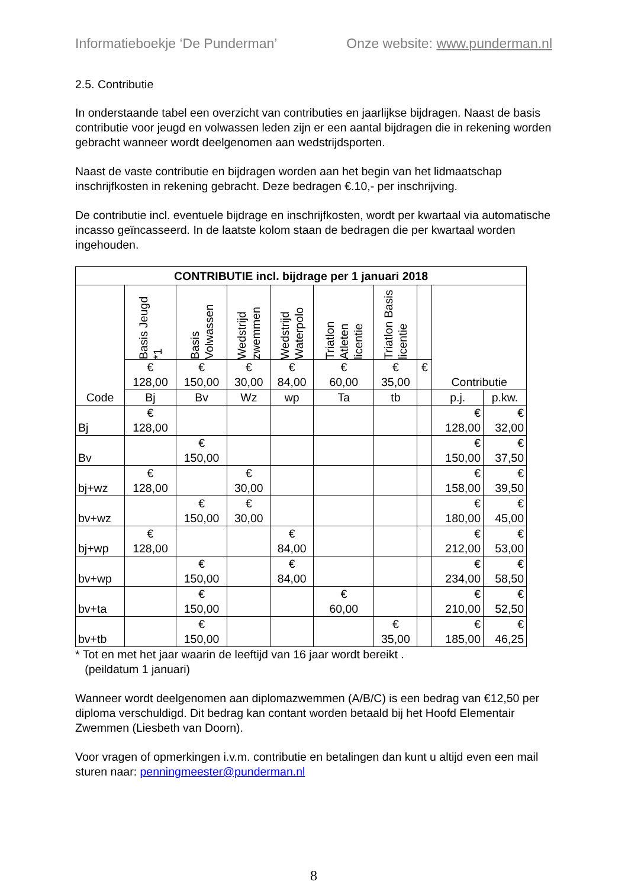Informatieboekje ‘De Punderman’ Onze website: www.punderman.nl
2.5. Contributie
In onderstaande tabel een overzicht van contributies en jaarlijkse bijdragen. Naast de basis contributie voor jeugd en volwassen leden zijn er een aantal bijdragen die in rekening worden gebracht wanneer wordt deelgenomen aan wedstrijdsporten.
Naast de vaste contributie en bijdragen worden aan het begin van het lidmaatschap inschrijfkosten in rekening gebracht. Deze bedragen €.10,- per inschrijving.
De contributie incl. eventuele bijdrage en inschrijfkosten, wordt per kwartaal via automatische incasso geïncasseerd. In de laatste kolom staan de bedragen die per kwartaal worden ingehouden.
| CONTRIBUTIE incl. bijdrage per 1 januari 2018 | | | | | | | | | |
| --- | --- | --- | --- | --- | --- | --- | --- | --- | --- |
| Code | Basis Jeugd *1 | Basis Volwassen | Wedstrijd zwemmen | Wedstrijd Waterpolo | Triatlon Atleten licentie | Triatlon Basis licentie | | Contributie | |
| | € 128,00 | € 150,00 | € 30,00 | € 84,00 | € 60,00 | € 35,00 | € | | |
| | Bj | Bv | Wz | wp | Ta | tb | | p.j. | p.kw. |
| Bj | € 128,00 | | | | | | | € 128,00 | € 32,00 |
| Bv | | € 150,00 | | | | | | € 150,00 | € 37,50 |
| bj+wz | € 128,00 | | € 30,00 | | | | | € 158,00 | € 39,50 |
| bv+wz | | € 150,00 | € 30,00 | | | | | € 180,00 | € 45,00 |
| bj+wp | € 128,00 | | | € 84,00 | | | | € 212,00 | € 53,00 |
| bv+wp | | € 150,00 | | € 84,00 | | | | € 234,00 | € 58,50 |
| bv+ta | | € 150,00 | | | € 60,00 | | | € 210,00 | € 52,50 |
| bv+tb | | € 150,00 | | | | € 35,00 | | € 185,00 | € 46,25 |
* Tot en met het jaar waarin de leeftijd van 16 jaar wordt bereikt .
(peildatum 1 januari)
Wanneer wordt deelgenomen aan diplomazwemmen (A/B/C) is een bedrag van €12,50 per diploma verschuldigd. Dit bedrag kan contant worden betaald bij het Hoofd Elementair Zwemmen (Liesbeth van Doorn).
Voor vragen of opmerkingen i.v.m. contributie en betalingen dan kunt u altijd even een mail sturen naar: penningmeester@punderman.nl
8